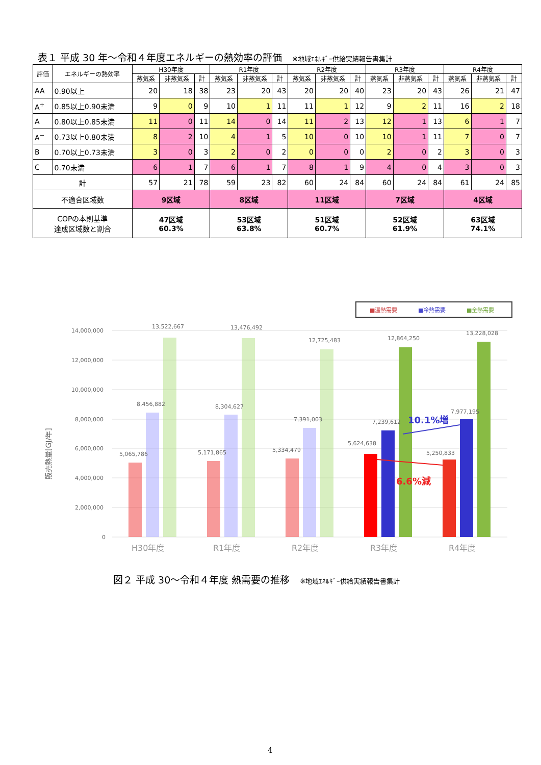表１ 平成 30 年～令和４年度エネルギーの熱効率の評価 ※地域ｴﾈﾙｷﾞｰ供給実績報告書集計
| 評価 | エネルギーの熱効率 | H30年度 | | | R1年度 | | | R2年度 | | | R3年度 | | | R4年度 | | |
| --- | --- | --- | --- | --- | --- | --- | --- | --- | --- | --- | --- | --- | --- | --- | --- | --- |
| | | 蒸気系 | 非蒸気系 | 計 | 蒸気系 | 非蒸気系 | 計 | 蒸気系 | 非蒸気系 | 計 | 蒸気系 | 非蒸気系 | 計 | 蒸気系 | 非蒸気系 | 計 |
| AA | 0.90以上 | 20 | 18 | 38 | 23 | 20 | 43 | 20 | 20 | 40 | 23 | 20 | 43 | 26 | 21 | 47 |
| A<sup>+</sup> | 0.85以上0.90未満 | 9 | 0 | 9 | 10 | 1 | 11 | 11 | 1 | 12 | 9 | 2 | 11 | 16 | 2 | 18 |
| A | 0.80以上0.85未満 | 11 | 0 | 11 | 14 | 0 | 14 | 11 | 2 | 13 | 12 | 1 | 13 | 6 | 1 | 7 |
| A<sup>−</sup> | 0.73以上0.80未満 | 8 | 2 | 10 | 4 | 1 | 5 | 10 | 0 | 10 | 10 | 1 | 11 | 7 | 0 | 7 |
| B | 0.70以上0.73未満 | 3 | 0 | 3 | 2 | 0 | 2 | 0 | 0 | 0 | 2 | 0 | 2 | 3 | 0 | 3 |
| C | 0.70未満 | 6 | 1 | 7 | 6 | 1 | 7 | 8 | 1 | 9 | 4 | 0 | 4 | 3 | 0 | 3 |
| 計 | | 57 | 21 | 78 | 59 | 23 | 82 | 60 | 24 | 84 | 60 | 24 | 84 | 61 | 24 | 85 |
| 不適合区域数 | | 9区域 | | | 8区域 | | | 11区域 | | | 7区域 | | | 4区域 | | |
| COPの本則基準 達成区域数と割合 | | 47区域 60.3% | | | 53区域 63.8% | | | 51区域 60.7% | | | 52区域 61.9% | | | 63区域 74.1% | | |
■温熱需要
■冷熱需要
■全熱需要
販売熱量[GJ/年]
14,000,000
12,000,000
10,000,000
8,000,000
6,000,000
4,000,000
2,000,000
0
13,522,667
13,476,492
12,725,483
12,864,250
13,228,028
8,456,882
8,304,627
7,391,003
7,239,612
7,977,195
5,065,786
5,171,865
5,334,479
5,624,638
5,250,833
10.1%増
6.6%減
H30年度
R1年度
R2年度
R3年度
R4年度
図２ 平成 30～令和４年度 熱需要の推移 ※地域ｴﾈﾙｷﾞｰ供給実績報告書集計
4